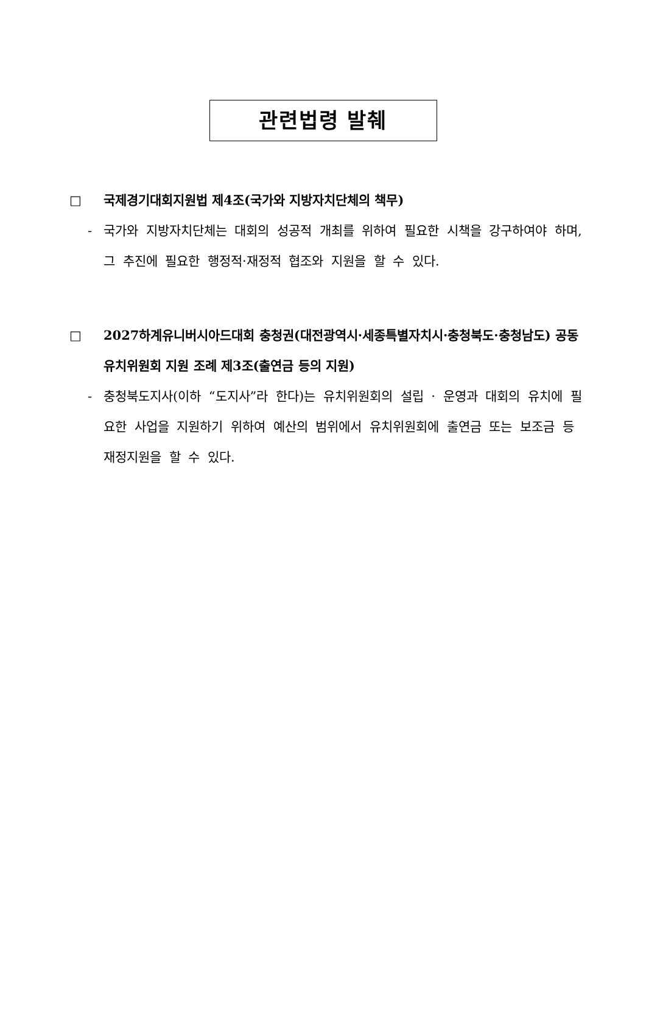관련법령 발췌
□ 국제경기대회지원법 제4조(국가와 지방자치단체의 책무)
- 국가와 지방자치단체는 대회의 성공적 개최를 위하여 필요한 시책을 강구하여야 하며, 그 추진에 필요한 행정적·재정적 협조와 지원을 할 수 있다.
□ 2027하계유니버시아드대회 충청권(대전광역시·세종특별자치시·충청북도·충청남도) 공동유치위원회 지원 조례 제3조(출연금 등의 지원)
- 충청북도지사(이하 “도지사”라 한다)는 유치위원회의 설립 · 운영과 대회의 유치에 필요한 사업을 지원하기 위하여 예산의 범위에서 유치위원회에 출연금 또는 보조금 등 재정지원을 할 수 있다.